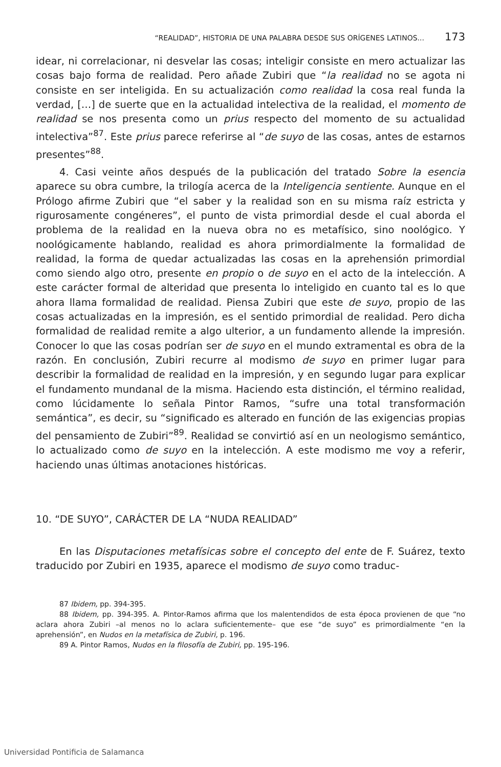“REALIDAD”, HISTORIA DE UNA PALABRA DESDE SUS ORÍGENES LATINOS... 173
idear, ni correlacionar, ni desvelar las cosas; inteligir consiste en mero actualizar las cosas bajo forma de realidad. Pero añade Zubiri que “la realidad no se agota ni consiste en ser inteligida. En su actualización como realidad la cosa real funda la verdad, […] de suerte que en la actualidad intelectiva de la realidad, el momento de realidad se nos presenta como un prius respecto del momento de su actualidad intelectiva”<sup>87</sup>. Este prius parece referirse al “de suyo de las cosas, antes de estarnos presentes”<sup>88</sup>.
4. Casi veinte años después de la publicación del tratado Sobre la esencia aparece su obra cumbre, la trilogía acerca de la Inteligencia sentiente. Aunque en el Prólogo afirme Zubiri que “el saber y la realidad son en su misma raíz estricta y rigurosamente congéneres”, el punto de vista primordial desde el cual aborda el problema de la realidad en la nueva obra no es metafísico, sino noológico. Y noológicamente hablando, realidad es ahora primordialmente la formalidad de realidad, la forma de quedar actualizadas las cosas en la aprehensión primordial como siendo algo otro, presente en propio o de suyo en el acto de la intelección. A este carácter formal de alteridad que presenta lo inteligido en cuanto tal es lo que ahora llama formalidad de realidad. Piensa Zubiri que este de suyo, propio de las cosas actualizadas en la impresión, es el sentido primordial de realidad. Pero dicha formalidad de realidad remite a algo ulterior, a un fundamento allende la impresión. Conocer lo que las cosas podrían ser de suyo en el mundo extramental es obra de la razón. En conclusión, Zubiri recurre al modismo de suyo en primer lugar para describir la formalidad de realidad en la impresión, y en segundo lugar para explicar el fundamento mundanal de la misma. Haciendo esta distinción, el término realidad, como lúcidamente lo señala Pintor Ramos, “sufre una total transformación semántica”, es decir, su “significado es alterado en función de las exigencias propias del pensamiento de Zubiri”<sup>89</sup>. Realidad se convirtió así en un neologismo semántico, lo actualizado como de suyo en la intelección. A este modismo me voy a referir, haciendo unas últimas anotaciones históricas.
10. “DE SUYO”, CARÁCTER DE LA “NUDA REALIDAD”
En las Disputaciones metafísicas sobre el concepto del ente de F. Suárez, texto traducido por Zubiri en 1935, aparece el modismo de suyo como traduc-
87 Ibidem, pp. 394-395.
88 Ibidem, pp. 394-395. A. Pintor-Ramos afirma que los malentendidos de esta época provienen de que “no aclara ahora Zubiri –al menos no lo aclara suficientemente– que ese “de suyo” es primordialmente “en la aprehensión”, en Nudos en la metafísica de Zubiri, p. 196.
89 A. Pintor Ramos, Nudos en la filosofía de Zubiri, pp. 195-196.
Universidad Pontificia de Salamanca